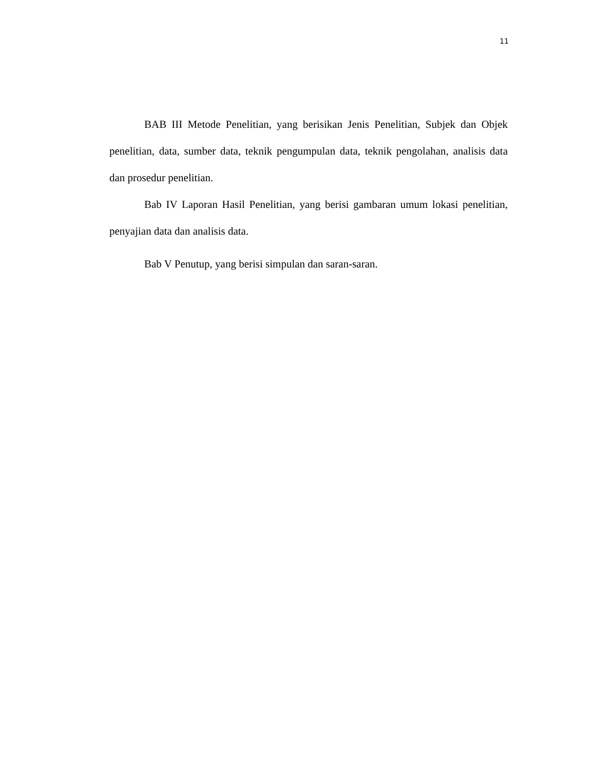11
BAB III Metode Penelitian, yang berisikan Jenis Penelitian, Subjek dan Objek penelitian, data, sumber data, teknik pengumpulan data, teknik pengolahan, analisis data dan prosedur penelitian.
Bab IV Laporan Hasil Penelitian, yang berisi gambaran umum lokasi penelitian, penyajian data dan analisis data.
Bab V Penutup, yang berisi simpulan dan saran-saran.